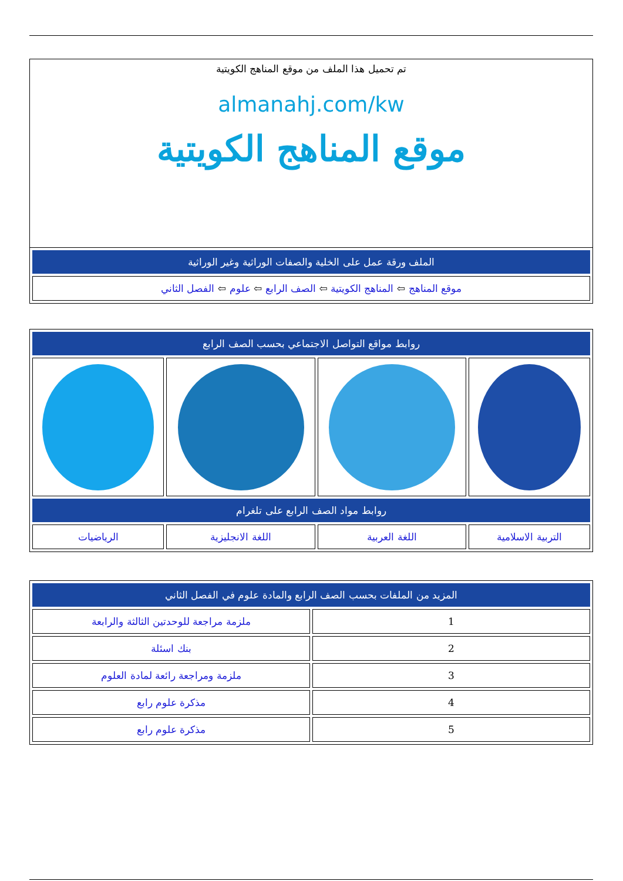تم تحميل هذا الملف من موقع المناهج الكويتية
almanahj.com/kw
موقع المناهج الكويتية
| الملف ورقة عمل على الخلية والصفات الوراثية وغير الوراثية |
| --- |
| موقع المناهج ⇦ المناهج الكويتية ⇦ الصف الرابع ⇦ علوم ⇦ الفصل الثاني |
| روابط مواقع التواصل الاجتماعي بحسب الصف الرابع | | | |
| --- | --- | --- | --- |
| روابط مواد الصف الرابع على تلغرام | | | |
| التربية الاسلامية | اللغة العربية | اللغة الانجليزية | الرياضيات |
| المزيد من الملفات بحسب الصف الرابع والمادة علوم في الفصل الثاني | |
| --- | --- |
| 1 | ملزمة مراجعة للوحدتين الثالثة والرابعة |
| 2 | بنك اسئلة |
| 3 | ملزمة ومراجعة رائعة لمادة العلوم |
| 4 | مذكرة علوم رابع |
| 5 | مذكرة علوم رابع |